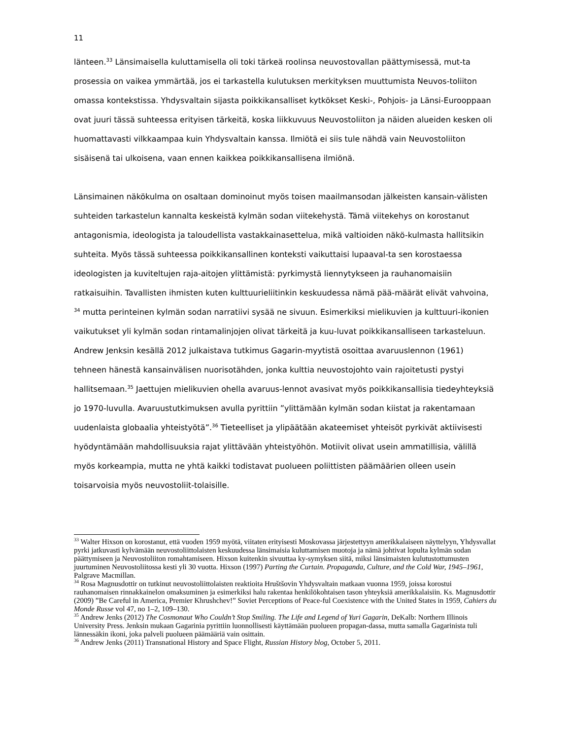11
länteen.<sup>33</sup> Länsimaisella kuluttamisella oli toki tärkeä roolinsa neuvostovallan päättymisessä, mut-ta prosessia on vaikea ymmärtää, jos ei tarkastella kulutuksen merkityksen muuttumista Neuvos-toliiton omassa kontekstissa. Yhdysvaltain sijasta poikkikansalliset kytkökset Keski-, Pohjois- ja Länsi-Eurooppaan ovat juuri tässä suhteessa erityisen tärkeitä, koska liikkuvuus Neuvostoliiton ja näiden alueiden kesken oli huomattavasti vilkkaampaa kuin Yhdysvaltain kanssa. Ilmiötä ei siis tule nähdä vain Neuvostoliiton sisäisenä tai ulkoisena, vaan ennen kaikkea poikkikansallisena ilmiönä.
Länsimainen näkökulma on osaltaan dominoinut myös toisen maailmansodan jälkeisten kansain-välisten suhteiden tarkastelun kannalta keskeistä kylmän sodan viitekehystä. Tämä viitekehys on korostanut antagonismia, ideologista ja taloudellista vastakkainasettelua, mikä valtioiden näkö-kulmasta hallitsikin suhteita. Myös tässä suhteessa poikkikansallinen konteksti vaikuttaisi lupaaval-ta sen korostaessa ideologisten ja kuviteltujen raja-aitojen ylittämistä: pyrkimystä liennytykseen ja rauhanomaisiin ratkaisuihin. Tavallisten ihmisten kuten kulttuurieliitinkin keskuudessa nämä pää-määrät elivät vahvoina, <sup>34</sup> mutta perinteinen kylmän sodan narratiivi sysää ne sivuun. Esimerkiksi mielikuvien ja kulttuuri-ikonien vaikutukset yli kylmän sodan rintamalinjojen olivat tärkeitä ja kuu-luvat poikkikansalliseen tarkasteluun. Andrew Jenksin kesällä 2012 julkaistava tutkimus Gagarin-myytistä osoittaa avaruuslennon (1961) tehneen hänestä kansainvälisen nuorisotähden, jonka kulttia neuvostojohto vain rajoitetusti pystyi hallitsemaan.<sup>35</sup> Jaettujen mielikuvien ohella avaruus-lennot avasivat myös poikkikansallisia tiedeyhteyksiä jo 1970-luvulla. Avaruustutkimuksen avulla pyrittiin ”ylittämään kylmän sodan kiistat ja rakentamaan uudenlaista globaalia yhteistyötä”.<sup>36</sup> Tieteelliset ja ylipäätään akateemiset yhteisöt pyrkivät aktiivisesti hyödyntämään mahdollisuuksia rajat ylittävään yhteistyöhön. Motiivit olivat usein ammatillisia, välillä myös korkeampia, mutta ne yhtä kaikki todistavat puolueen poliittisten päämäärien olleen usein toisarvoisia myös neuvostoliit-tolaisille.
<sup>33</sup> Walter Hixson on korostanut, että vuoden 1959 myötä, viitaten erityisesti Moskovassa järjestettyyn amerikkalaiseen näyttelyyn, Yhdysvallat pyrki jatkuvasti kylvämään neuvostoliittolaisten keskuudessa länsimaisia kuluttamisen muotoja ja nämä johtivat lopulta kylmän sodan päättymiseen ja Neuvostoliiton romahtamiseen. Hixson kuitenkin sivuuttaa ky-symyksen siitä, miksi länsimaisten kulutustottumusten juurtuminen Neuvostoliitossa kesti yli 30 vuotta. Hixson (1997) Parting the Curtain. Propaganda, Culture, and the Cold War, 1945–1961, Palgrave Macmillan.
<sup>34</sup> Rosa Magnusdottir on tutkinut neuvostoliittolaisten reaktioita Hruštšovin Yhdysvaltain matkaan vuonna 1959, joissa korostui rauhanomaisen rinnakkainelon omaksuminen ja esimerkiksi halu rakentaa henkilökohtaisen tason yhteyksiä amerikkalaisiin. Ks. Magnusdottir (2009) ”Be Careful in America, Premier Khrushchev!” Soviet Perceptions of Peace-ful Coexistence with the United States in 1959, Cahiers du Monde Russe vol 47, no 1–2, 109–130.
<sup>35</sup> Andrew Jenks (2012) The Cosmonaut Who Couldn’t Stop Smiling. The Life and Legend of Yuri Gagarin, DeKalb: Northern Illinois University Press. Jenksin mukaan Gagarinia pyrittiin luonnollisesti käyttämään puolueen propagan-dassa, mutta samalla Gagarinista tuli lännessäkin ikoni, joka palveli puolueen päämääriä vain osittain.
<sup>36</sup> Andrew Jenks (2011) Transnational History and Space Flight, Russian History blog, October 5, 2011.